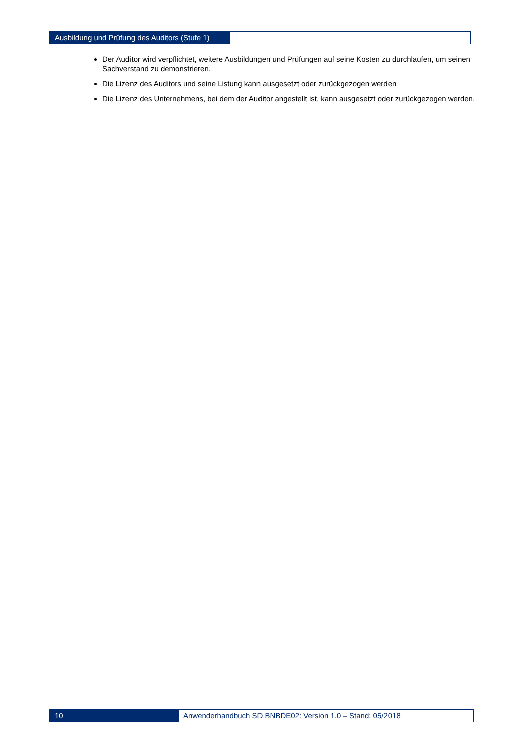Ausbildung und Prüfung des Auditors (Stufe 1)
Der Auditor wird verpflichtet, weitere Ausbildungen und Prüfungen auf seine Kosten zu durchlaufen, um seinen Sachverstand zu demonstrieren.
Die Lizenz des Auditors und seine Listung kann ausgesetzt oder zurückgezogen werden
Die Lizenz des Unternehmens, bei dem der Auditor angestellt ist, kann ausgesetzt oder zurückgezogen werden.
10 Anwenderhandbuch SD BNBDE02: Version 1.0 – Stand: 05/2018